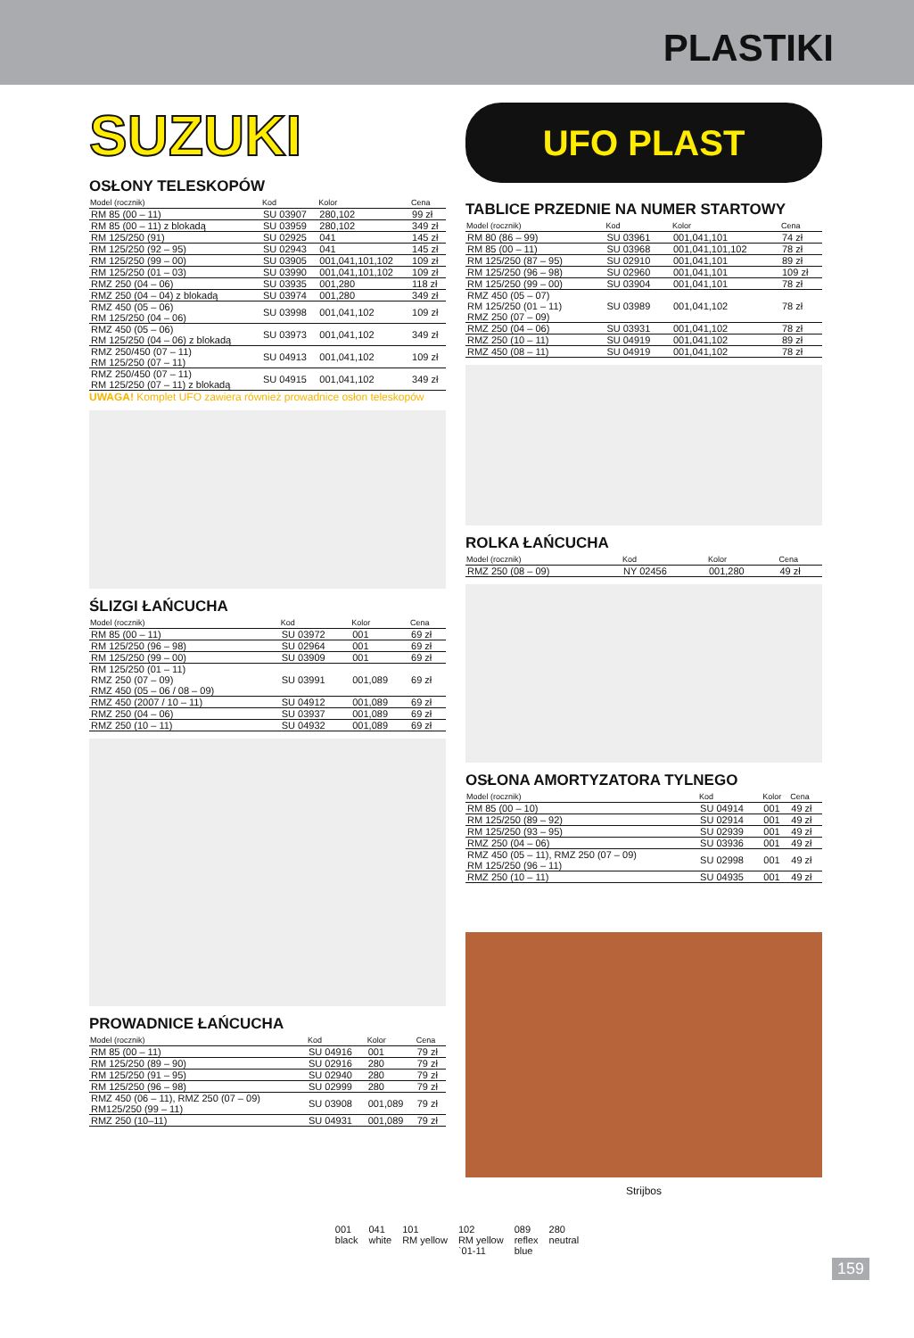PLASTIKI
SUZUKI
OSŁONY TELESKOPÓW
| Model (rocznik) | Kod | Kolor | Cena |
| --- | --- | --- | --- |
| RM 85 (00 – 11) | SU 03907 | 280,102 | 99 zł |
| RM 85 (00 – 11) z blokadą | SU 03959 | 280,102 | 349 zł |
| RM 125/250 (91) | SU 02925 | 041 | 145 zł |
| RM 125/250 (92 – 95) | SU 02943 | 041 | 145 zł |
| RM 125/250 (99 – 00) | SU 03905 | 001,041,101,102 | 109 zł |
| RM 125/250 (01 – 03) | SU 03990 | 001,041,101,102 | 109 zł |
| RMZ 250 (04 – 06) | SU 03935 | 001,280 | 118 zł |
| RMZ 250 (04 – 04) z blokadą | SU 03974 | 001,280 | 349 zł |
| RMZ 450 (05 – 06) RM 125/250 (04 – 06) | SU 03998 | 001,041,102 | 109 zł |
| RMZ 450 (05 – 06) RM 125/250 (04 – 06) z blokadą | SU 03973 | 001,041,102 | 349 zł |
| RMZ 250/450 (07 – 11) RM 125/250 (07 – 11) | SU 04913 | 001,041,102 | 109 zł |
| RMZ 250/450 (07 – 11) RM 125/250 (07 – 11) z blokadą | SU 04915 | 001,041,102 | 349 zł |
UWAGA! Komplet UFO zawiera również prowadnice osłon teleskopów
ŚLIZGI ŁAŃCUCHA
| Model (rocznik) | Kod | Kolor | Cena |
| --- | --- | --- | --- |
| RM 85 (00 – 11) | SU 03972 | 001 | 69 zł |
| RM 125/250 (96 – 98) | SU 02964 | 001 | 69 zł |
| RM 125/250 (99 – 00) | SU 03909 | 001 | 69 zł |
| RM 125/250 (01 – 11) RMZ 250 (07 – 09) RMZ 450 (05 – 06 / 08 – 09) | SU 03991 | 001,089 | 69 zł |
| RMZ 450 (2007 / 10 – 11) | SU 04912 | 001,089 | 69 zł |
| RMZ 250 (04 – 06) | SU 03937 | 001,089 | 69 zł |
| RMZ 250 (10 – 11) | SU 04932 | 001,089 | 69 zł |
PROWADNICE ŁAŃCUCHA
| Model (rocznik) | Kod | Kolor | Cena |
| --- | --- | --- | --- |
| RM 85 (00 – 11) | SU 04916 | 001 | 79 zł |
| RM 125/250 (89 – 90) | SU 02916 | 280 | 79 zł |
| RM 125/250 (91 – 95) | SU 02940 | 280 | 79 zł |
| RM 125/250 (96 – 98) | SU 02999 | 280 | 79 zł |
| RMZ 450 (06 – 11), RMZ 250 (07 – 09) RM125/250 (99 – 11) | SU 03908 | 001,089 | 79 zł |
| RMZ 250 (10–11) | SU 04931 | 001,089 | 79 zł |
UFO PLAST
TABLICE PRZEDNIE NA NUMER STARTOWY
| Model (rocznik) | Kod | Kolor | Cena |
| --- | --- | --- | --- |
| RM 80 (86 – 99) | SU 03961 | 001,041,101 | 74 zł |
| RM 85 (00 – 11) | SU 03968 | 001,041,101,102 | 78 zł |
| RM 125/250 (87 – 95) | SU 02910 | 001,041,101 | 89 zł |
| RM 125/250 (96 – 98) | SU 02960 | 001,041,101 | 109 zł |
| RM 125/250 (99 – 00) | SU 03904 | 001,041,101 | 78 zł |
| RMZ 450 (05 – 07) RM 125/250 (01 – 11) RMZ 250 (07 – 09) | SU 03989 | 001,041,102 | 78 zł |
| RMZ 250 (04 – 06) | SU 03931 | 001,041,102 | 78 zł |
| RMZ 250 (10 – 11) | SU 04919 | 001,041,102 | 89 zł |
| RMZ 450 (08 – 11) | SU 04919 | 001,041,102 | 78 zł |
ROLKA ŁAŃCUCHA
| Model (rocznik) | Kod | Kolor | Cena |
| --- | --- | --- | --- |
| RMZ 250 (08 – 09) | NY 02456 | 001,280 | 49 zł |
OSŁONA AMORTYZATORA TYLNEGO
| Model (rocznik) | Kod | Kolor | Cena |
| --- | --- | --- | --- |
| RM 85 (00 – 10) | SU 04914 | 001 | 49 zł |
| RM 125/250 (89 – 92) | SU 02914 | 001 | 49 zł |
| RM 125/250 (93 – 95) | SU 02939 | 001 | 49 zł |
| RMZ 250 (04 – 06) | SU 03936 | 001 | 49 zł |
| RMZ 450 (05 – 11), RMZ 250 (07 – 09) RM 125/250 (96 – 11) | SU 02998 | 001 | 49 zł |
| RMZ 250 (10 – 11) | SU 04935 | 001 | 49 zł |
Strijbos
001
black
041
white
101
RM yellow
102
RM yellow
`01-11
089
reflex
blue
280
neutral
159